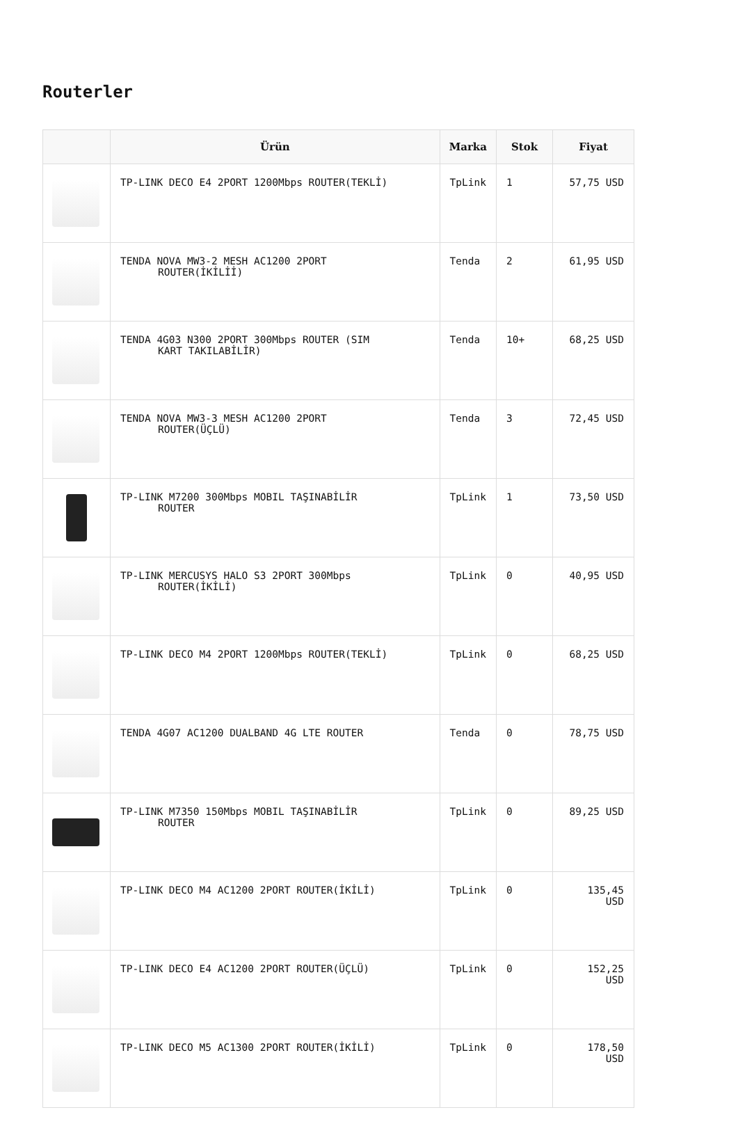Routerler
| | Ürün | Marka | Stok | Fiyat |
| --- | --- | --- | --- | --- |
| | TP-LINK DECO E4 2PORT 1200Mbps ROUTER(TEKLİ) | TpLink | 1 | 57,75 USD |
| | TENDA NOVA MW3-2 MESH AC1200 2PORT ROUTER(İKİLİİ) | Tenda | 2 | 61,95 USD |
| | TENDA 4G03 N300 2PORT 300Mbps ROUTER (SIM KART TAKILABİLİR) | Tenda | 10+ | 68,25 USD |
| | TENDA NOVA MW3-3 MESH AC1200 2PORT ROUTER(ÜÇLÜ) | Tenda | 3 | 72,45 USD |
| | TP-LINK M7200 300Mbps MOBIL TAŞINABİLİR ROUTER | TpLink | 1 | 73,50 USD |
| | TP-LINK MERCUSYS HALO S3 2PORT 300Mbps ROUTER(İKİLİ) | TpLink | 0 | 40,95 USD |
| | TP-LINK DECO M4 2PORT 1200Mbps ROUTER(TEKLİ) | TpLink | 0 | 68,25 USD |
| | TENDA 4G07 AC1200 DUALBAND 4G LTE ROUTER | Tenda | 0 | 78,75 USD |
| | TP-LINK M7350 150Mbps MOBIL TAŞINABİLİR ROUTER | TpLink | 0 | 89,25 USD |
| | TP-LINK DECO M4 AC1200 2PORT ROUTER(İKİLİ) | TpLink | 0 | 135,45 USD |
| | TP-LINK DECO E4 AC1200 2PORT ROUTER(ÜÇLÜ) | TpLink | 0 | 152,25 USD |
| | TP-LINK DECO M5 AC1300 2PORT ROUTER(İKİLİ) | TpLink | 0 | 178,50 USD |